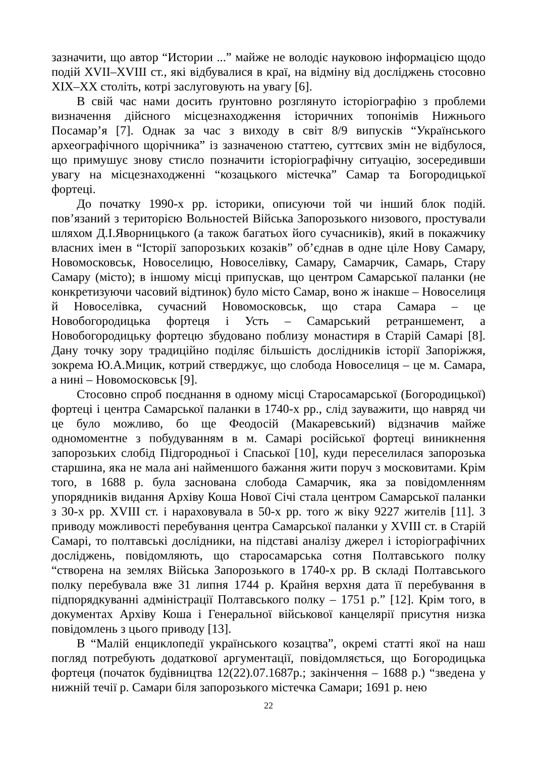зазначити, що автор “Истории ...” майже не володіє науковою інформацією щодо подій XVII–XVIII ст., які відбувалися в краї, на відміну від досліджень стосовно XIX–XX століть, котрі заслуговують на увагу [6].
В свій час нами досить ґрунтовно розглянуто історіографію з проблеми визначення дійсного місцезнаходження історичних топонімів Нижнього Посамар’я [7]. Однак за час з виходу в світ 8/9 випусків “Українського археографічного щорічника” із зазначеною статтею, суттєвих змін не відбулося, що примушує знову стисло позначити історіографічну ситуацію, зосередивши увагу на місцезнаходженні “козацького містечка” Самар та Богородицької фортеці.
До початку 1990-х рр. історики, описуючи той чи інший блок подій. пов’язаний з територією Вольностей Війська Запорозького низового, простували шляхом Д.І.Яворницького (а також багатьох його сучасників), який в покажчику власних імен в “Історії запорозьких козаків” об’єднав в одне ціле Нову Самару, Новомосковськ, Новоселицю, Новоселівку, Самару, Самарчик, Самарь, Стару Самару (місто); в іншому місці припускав, що центром Самарської паланки (не конкретизуючи часовий відтинок) було місто Самар, воно ж інакше – Новоселиця й Новоселівка, сучасний Новомосковськ, що стара Самара – це Новобогородицька фортеця і Усть – Самарський ретраншемент, а Новобогородицьку фортецю збудовано поблизу монастиря в Старій Самарі [8]. Дану точку зору традиційно поділяє більшість дослідників історії Запоріжжя, зокрема Ю.А.Мицик, котрий стверджує, що слобода Новоселиця – це м. Самара, а нині – Новомосковськ [9].
Стосовно спроб поєднання в одному місці Старосамарської (Богородицької) фортеці і центра Самарської паланки в 1740-х рр., слід зауважити, що навряд чи це було можливо, бо ще Феодосій (Макаревський) відзначив майже одномоментне з побудуванням в м. Самарі російської фортеці виникнення запорозьких слобід Підгородньої і Спаської [10], куди переселилася запорозька старшина, яка не мала ані найменшого бажання жити поруч з московитами. Крім того, в 1688 р. була заснована слобода Самарчик, яка за повідомленням упорядників видання Архіву Коша Нової Січі стала центром Самарської паланки з 30-х рр. XVIII ст. і нараховувала в 50-х рр. того ж віку 9227 жителів [11]. З приводу можливості перебування центра Самарської паланки у XVIII ст. в Старій Самарі, то полтавські дослідники, на підставі аналізу джерел і історіографічних досліджень, повідомляють, що старосамарська сотня Полтавського полку “створена на землях Війська Запорозького в 1740-х рр. В складі Полтавського полку перебувала вже 31 липня 1744 р. Крайня верхня дата її перебування в підпорядкуванні адміністрації Полтавського полку – 1751 р.” [12]. Крім того, в документах Архіву Коша і Генеральної військової канцелярії присутня низка повідомлень з цього приводу [13].
В “Малій енциклопедії українського козацтва”, окремі статті якої на наш погляд потребують додаткової аргументації, повідомляється, що Богородицька фортеця (початок будівництва 12(22).07.1687р.; закінчення – 1688 р.) “зведена у нижній течії р. Самари біля запорозького містечка Самари; 1691 р. нею
22